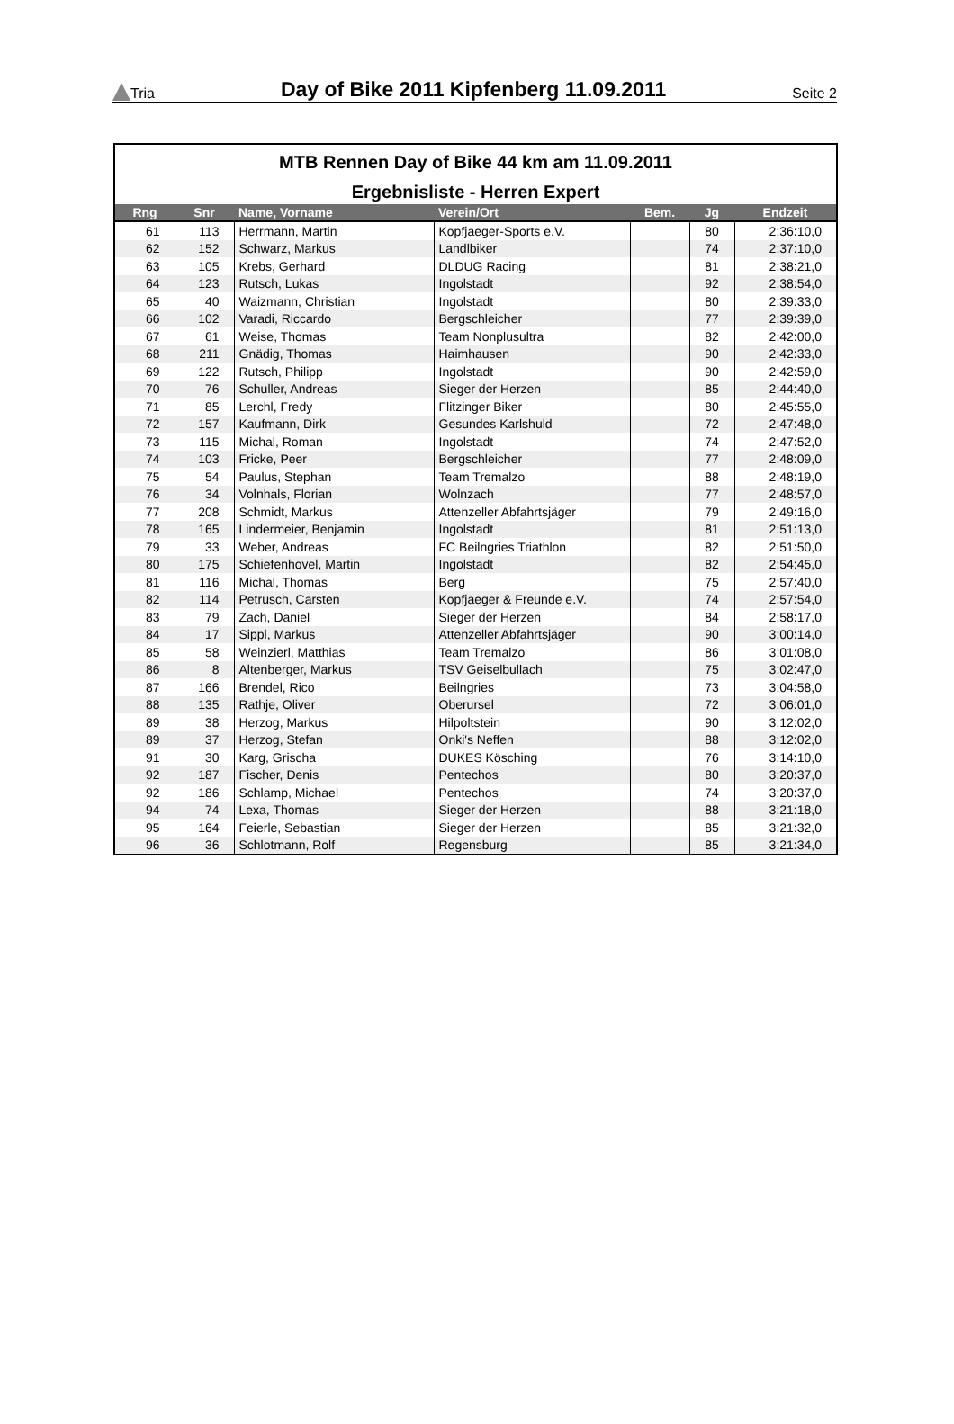Tria
Day of Bike 2011 Kipfenberg 11.09.2011
Seite 2
MTB Rennen Day of Bike 44 km am 11.09.2011
Ergebnisliste - Herren Expert
| Rng | Snr | Name, Vorname | Verein/Ort | Bem. | Jg | Endzeit |
| --- | --- | --- | --- | --- | --- | --- |
| 61 | 113 | Herrmann, Martin | Kopfjaeger-Sports e.V. | | 80 | 2:36:10,0 |
| 62 | 152 | Schwarz, Markus | Landlbiker | | 74 | 2:37:10,0 |
| 63 | 105 | Krebs, Gerhard | DLDUG Racing | | 81 | 2:38:21,0 |
| 64 | 123 | Rutsch, Lukas | Ingolstadt | | 92 | 2:38:54,0 |
| 65 | 40 | Waizmann, Christian | Ingolstadt | | 80 | 2:39:33,0 |
| 66 | 102 | Varadi, Riccardo | Bergschleicher | | 77 | 2:39:39,0 |
| 67 | 61 | Weise, Thomas | Team Nonplusultra | | 82 | 2:42:00,0 |
| 68 | 211 | Gnädig, Thomas | Haimhausen | | 90 | 2:42:33,0 |
| 69 | 122 | Rutsch, Philipp | Ingolstadt | | 90 | 2:42:59,0 |
| 70 | 76 | Schuller, Andreas | Sieger der Herzen | | 85 | 2:44:40,0 |
| 71 | 85 | Lerchl, Fredy | Flitzinger Biker | | 80 | 2:45:55,0 |
| 72 | 157 | Kaufmann, Dirk | Gesundes Karlshuld | | 72 | 2:47:48,0 |
| 73 | 115 | Michal, Roman | Ingolstadt | | 74 | 2:47:52,0 |
| 74 | 103 | Fricke, Peer | Bergschleicher | | 77 | 2:48:09,0 |
| 75 | 54 | Paulus, Stephan | Team Tremalzo | | 88 | 2:48:19,0 |
| 76 | 34 | Volnhals, Florian | Wolnzach | | 77 | 2:48:57,0 |
| 77 | 208 | Schmidt, Markus | Attenzeller Abfahrtsjäger | | 79 | 2:49:16,0 |
| 78 | 165 | Lindermeier, Benjamin | Ingolstadt | | 81 | 2:51:13,0 |
| 79 | 33 | Weber, Andreas | FC Beilngries Triathlon | | 82 | 2:51:50,0 |
| 80 | 175 | Schiefenhovel, Martin | Ingolstadt | | 82 | 2:54:45,0 |
| 81 | 116 | Michal, Thomas | Berg | | 75 | 2:57:40,0 |
| 82 | 114 | Petrusch, Carsten | Kopfjaeger & Freunde e.V. | | 74 | 2:57:54,0 |
| 83 | 79 | Zach, Daniel | Sieger der Herzen | | 84 | 2:58:17,0 |
| 84 | 17 | Sippl, Markus | Attenzeller Abfahrtsjäger | | 90 | 3:00:14,0 |
| 85 | 58 | Weinzierl, Matthias | Team Tremalzo | | 86 | 3:01:08,0 |
| 86 | 8 | Altenberger, Markus | TSV Geiselbullach | | 75 | 3:02:47,0 |
| 87 | 166 | Brendel, Rico | Beilngries | | 73 | 3:04:58,0 |
| 88 | 135 | Rathje, Oliver | Oberursel | | 72 | 3:06:01,0 |
| 89 | 38 | Herzog, Markus | Hilpoltstein | | 90 | 3:12:02,0 |
| 89 | 37 | Herzog, Stefan | Onki's Neffen | | 88 | 3:12:02,0 |
| 91 | 30 | Karg, Grischa | DUKES Kösching | | 76 | 3:14:10,0 |
| 92 | 187 | Fischer, Denis | Pentechos | | 80 | 3:20:37,0 |
| 92 | 186 | Schlamp, Michael | Pentechos | | 74 | 3:20:37,0 |
| 94 | 74 | Lexa, Thomas | Sieger der Herzen | | 88 | 3:21:18,0 |
| 95 | 164 | Feierle, Sebastian | Sieger der Herzen | | 85 | 3:21:32,0 |
| 96 | 36 | Schlotmann, Rolf | Regensburg | | 85 | 3:21:34,0 |